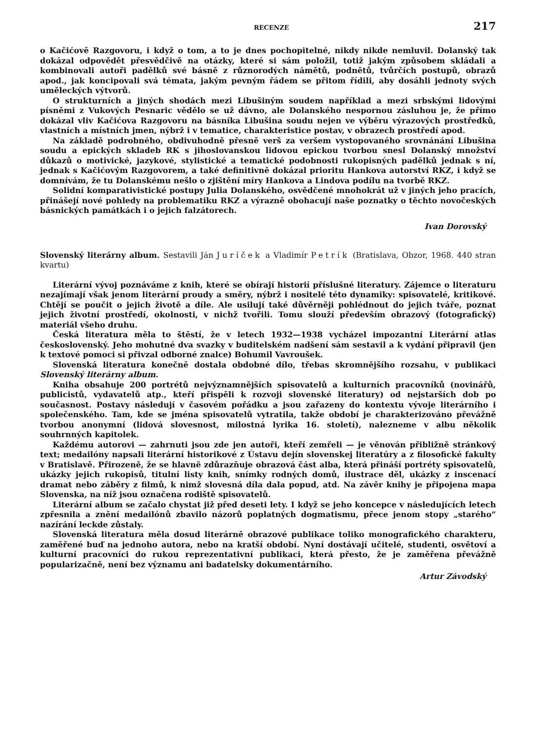RECENZE 217
o Kačićově Razgovoru, i když o tom, a to je dnes pochopitelné, nikdy nikde nemluvil. Dolanský tak dokázal odpovědět přesvědčivě na otázky, které si sám položil, totiž jakým způsobem skládali a kombinovali autoři padělků své básně z různorodých námětů, podnětů, tvůrčích postupů, obrazů apod., jak koncipovali svá témata, jakým pevným řádem se přitom řídili, aby dosáhli jednoty svých uměleckých výtvorů.
O strukturních a jiných shodách mezi Libušiným soudem například a mezi srbskými lidovými písněmi z Vukových Pesnaric vědělo se už dávno, ale Dolanského nespornou zásluhou je, že přímo dokázal vliv Kačićova Razgovoru na básníka Libušina soudu nejen ve výběru výrazových prostředků, vlastních a místních jmen, nýbrž i v tematice, charakteristice postav, v obrazech prostředí apod.
Na základě podrobného, obdivuhodně přesně verš za veršem vystopovaného srovnánání Libušina soudu a epických skladeb RK s jihoslovanskou lidovou epickou tvorbou snesl Dolanský množství důkazů o motivické, jazykové, stylistické a tematické podobnosti rukopisných padělků jednak s ní, jednak s Kačićovým Razgovorem, a také definitivně dokázal prioritu Hankova autorství RKZ, i když se domnívám, že tu Dolanskému nešlo o zjištění míry Hankova a Lindova podílu na tvorbě RKZ.
Solidní komparativistické postupy Julia Dolanského, osvědčené mnohokrát už v jiných jeho pracích, přinášejí nové pohledy na problematiku RKZ a výrazně obohacují naše poznatky o těchto novočeských básnických památkách i o jejich falzátorech.
Ivan Dorovský
Slovenský literárny album. Sestavili Ján Juríček a Vladimír Petrík (Bratislava, Obzor, 1968. 440 stran kvartu)
Literární vývoj poznáváme z knih, které se obírají historií příslušné literatury. Zájemce o literaturu nezajímají však jenom literární proudy a směry, nýbrž i nositelé této dynamiky: spisovatelé, kritikové. Chtějí se poučit o jejich životě a díle. Ale usilují také důvěrněji pohlédnout do jejich tváře, poznat jejich životní prostředí, okolnosti, v nichž tvořili. Tomu slouží především obrazový (fotografický) materiál všeho druhu.
Česká literatura měla to štěstí, že v letech 1932—1938 vycházel impozantní Literární atlas československý. Jeho mohutné dva svazky v buditelském nadšení sám sestavil a k vydání připravil (jen k textové pomoci si přivzal odborné znalce) Bohumil Vavroušek.
Slovenská literatura konečně dostala obdobné dílo, třebas skromnějšího rozsahu, v publikaci Slovenský literárny album.
Kniha obsahuje 200 portrétů nejvýznamnějších spisovatelů a kulturních pracovníků (novinářů, publicistů, vydavatelů atp., kteří přispěli k rozvoji slovenské literatury) od nejstarších dob po současnost. Postavy následují v časovém pořádku a jsou zařazeny do kontextu vývoje literárního i společenského. Tam, kde se jména spisovatelů vytratila, takže období je charakterizováno převážně tvorbou anonymní (lidová slovesnost, milostná lyrika 16. století), nalezneme v albu několik souhrnných kapitolek.
Každému autorovi — zahrnuti jsou zde jen autoři, kteří zemřeli — je věnován přibližně stránkový text; medailóny napsali literární historikové z Ústavu dejín slovenskej literatúry a z filosofické fakulty v Bratislavě. Přirozeně, že se hlavně zdůrazňuje obrazová část alba, která přináší portréty spisovatelů, ukázky jejich rukopisů, titulní listy knih, snímky rodných domů, ilustrace děl, ukázky z inscenací dramat nebo záběry z filmů, k nimž slovesná díla dala popud, atd. Na závěr knihy je připojena mapa Slovenska, na níž jsou označena rodiště spisovatelů.
Literární album se začalo chystat již před deseti lety. I když se jeho koncepce v následujících letech zpřesnila a znění medailónů zbavilo názorů poplatných dogmatismu, přece jenom stopy „starého“ nazírání leckde zůstaly.
Slovenská literatura měla dosud literárně obrazové publikace toliko monografického charakteru, zaměřené buď na jednoho autora, nebo na kratší období. Nyní dostávají učitelé, studenti, osvětoví a kulturní pracovníci do rukou reprezentativní publikaci, která přesto, že je zaměřena převážně popularizačně, není bez významu ani badatelsky dokumentárního.
Artur Závodský